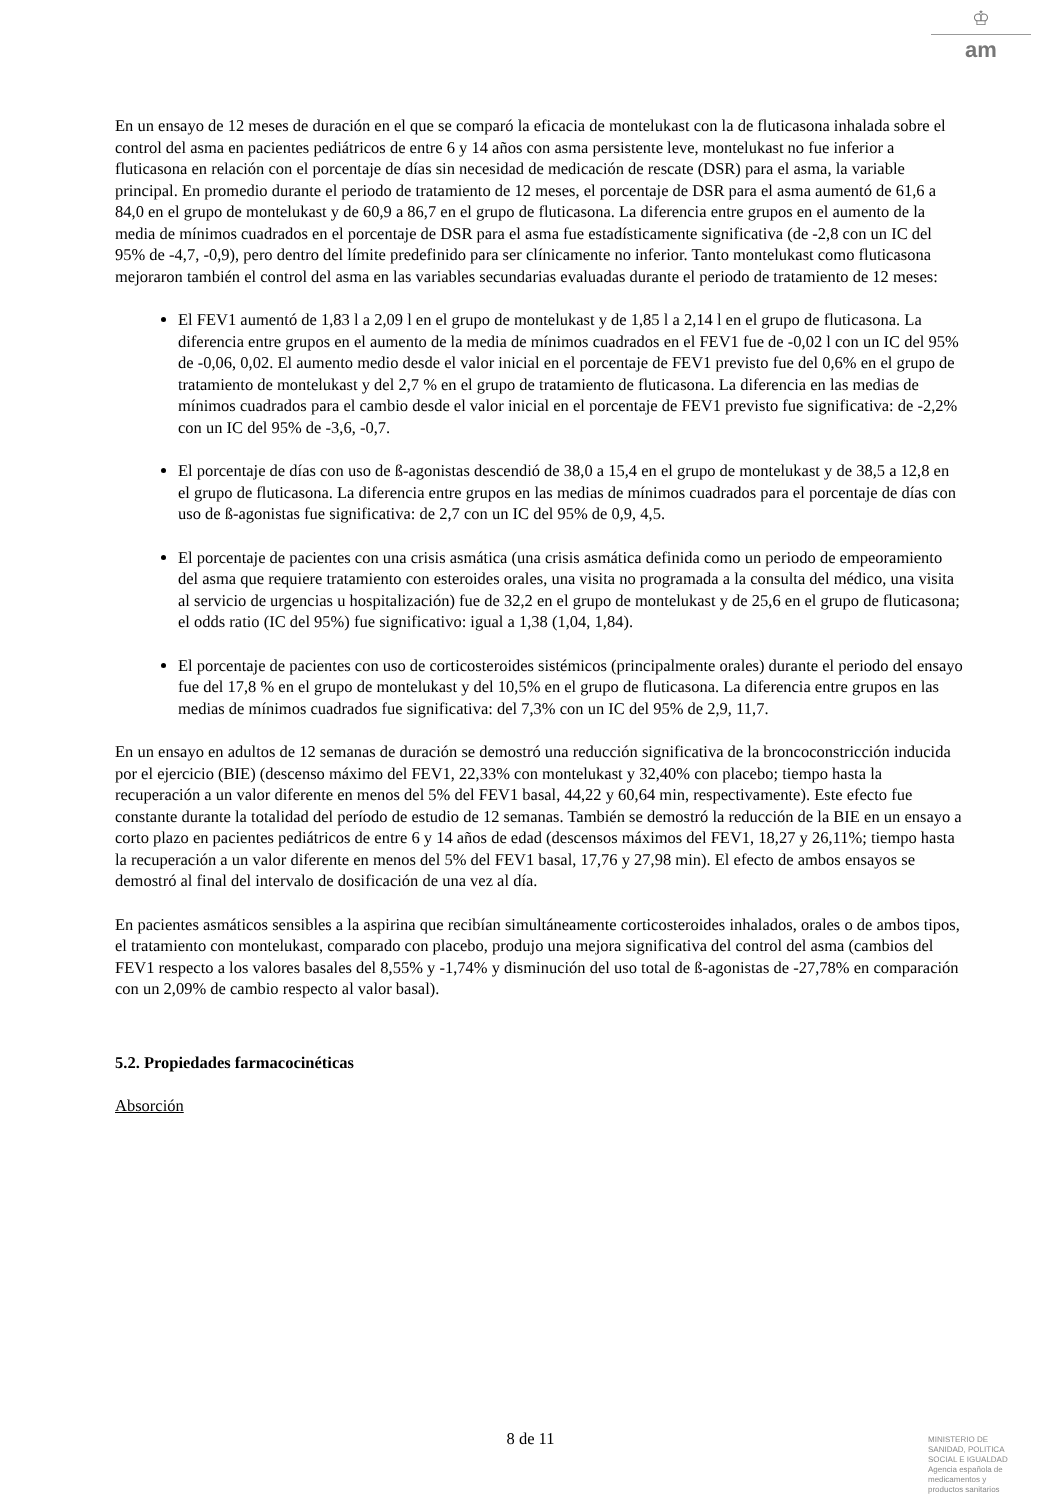♔
am
En un ensayo de 12 meses de duración en el que se comparó la eficacia de montelukast con la de fluticasona inhalada sobre el control del asma en pacientes pediátricos de entre 6 y 14 años con asma persistente leve, montelukast no fue inferior a fluticasona en relación con el porcentaje de días sin necesidad de medicación de rescate (DSR) para el asma, la variable principal. En promedio durante el periodo de tratamiento de 12 meses, el porcentaje de DSR para el asma aumentó de 61,6 a 84,0 en el grupo de montelukast y de 60,9 a 86,7 en el grupo de fluticasona. La diferencia entre grupos en el aumento de la media de mínimos cuadrados en el porcentaje de DSR para el asma fue estadísticamente significativa (de -2,8 con un IC del 95% de -4,7, -0,9), pero dentro del límite predefinido para ser clínicamente no inferior. Tanto montelukast como fluticasona mejoraron también el control del asma en las variables secundarias evaluadas durante el periodo de tratamiento de 12 meses:
El FEV1 aumentó de 1,83 l a 2,09 l en el grupo de montelukast y de 1,85 l a 2,14 l en el grupo de fluticasona. La diferencia entre grupos en el aumento de la media de mínimos cuadrados en el FEV1 fue de -0,02 l con un IC del 95% de -0,06, 0,02. El aumento medio desde el valor inicial en el porcentaje de FEV1 previsto fue del 0,6% en el grupo de tratamiento de montelukast y del 2,7 % en el grupo de tratamiento de fluticasona. La diferencia en las medias de mínimos cuadrados para el cambio desde el valor inicial en el porcentaje de FEV1 previsto fue significativa: de -2,2% con un IC del 95% de -3,6, -0,7.
El porcentaje de días con uso de ß-agonistas descendió de 38,0 a 15,4 en el grupo de montelukast y de 38,5 a 12,8 en el grupo de fluticasona. La diferencia entre grupos en las medias de mínimos cuadrados para el porcentaje de días con uso de ß-agonistas fue significativa: de 2,7 con un IC del 95% de 0,9, 4,5.
El porcentaje de pacientes con una crisis asmática (una crisis asmática definida como un periodo de empeoramiento del asma que requiere tratamiento con esteroides orales, una visita no programada a la consulta del médico, una visita al servicio de urgencias u hospitalización) fue de 32,2 en el grupo de montelukast y de 25,6 en el grupo de fluticasona; el odds ratio (IC del 95%) fue significativo: igual a 1,38 (1,04, 1,84).
El porcentaje de pacientes con uso de corticosteroides sistémicos (principalmente orales) durante el periodo del ensayo fue del 17,8 % en el grupo de montelukast y del 10,5% en el grupo de fluticasona. La diferencia entre grupos en las medias de mínimos cuadrados fue significativa: del 7,3% con un IC del 95% de 2,9, 11,7.
En un ensayo en adultos de 12 semanas de duración se demostró una reducción significativa de la broncoconstricción inducida por el ejercicio (BIE) (descenso máximo del FEV1, 22,33% con montelukast y 32,40% con placebo; tiempo hasta la recuperación a un valor diferente en menos del 5% del FEV1 basal, 44,22 y 60,64 min, respectivamente). Este efecto fue constante durante la totalidad del período de estudio de 12 semanas. También se demostró la reducción de la BIE en un ensayo a corto plazo en pacientes pediátricos de entre 6 y 14 años de edad (descensos máximos del FEV1, 18,27 y 26,11%; tiempo hasta la recuperación a un valor diferente en menos del 5% del FEV1 basal, 17,76 y 27,98 min). El efecto de ambos ensayos se demostró al final del intervalo de dosificación de una vez al día.
En pacientes asmáticos sensibles a la aspirina que recibían simultáneamente corticosteroides inhalados, orales o de ambos tipos, el tratamiento con montelukast, comparado con placebo, produjo una mejora significativa del control del asma (cambios del FEV1 respecto a los valores basales del 8,55% y -1,74% y disminución del uso total de ß-agonistas de -27,78% en comparación con un 2,09% de cambio respecto al valor basal).
5.2. Propiedades farmacocinéticas
Absorción
8 de 11
MINISTERIO DE
SANIDAD, POLITICA
SOCIAL E IGUALDAD
Agencia española de
medicamentos y
productos sanitarios